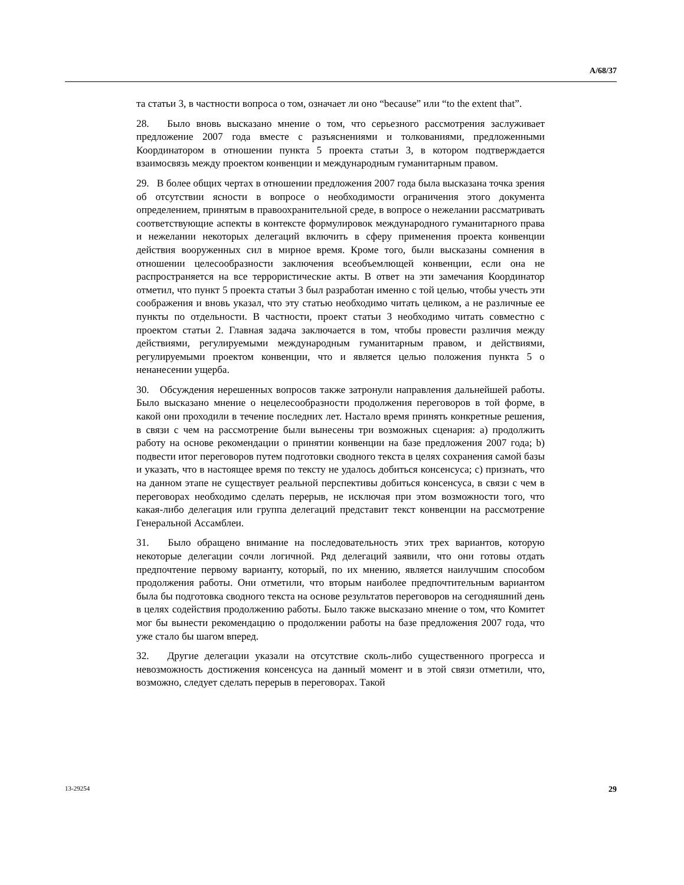A/68/37
та статьи 3, в частности вопроса о том, означает ли оно “because” или “to the extent that”.
28. Было вновь высказано мнение о том, что серьезного рассмотрения заслуживает предложение 2007 года вместе с разъяснениями и толкованиями, предложенными Координатором в отношении пункта 5 проекта статьи 3, в котором подтверждается взаимосвязь между проектом конвенции и международным гуманитарным правом.
29. В более общих чертах в отношении предложения 2007 года была высказана точка зрения об отсутствии ясности в вопросе о необходимости ограничения этого документа определением, принятым в правоохранительной среде, в вопросе о нежелании рассматривать соответствующие аспекты в контексте формулировок международного гуманитарного права и нежелании некоторых делегаций включить в сферу применения проекта конвенции действия вооруженных сил в мирное время. Кроме того, были высказаны сомнения в отношении целесообразности заключения всеобъемлющей конвенции, если она не распространяется на все террористические акты. В ответ на эти замечания Координатор отметил, что пункт 5 проекта статьи 3 был разработан именно с той целью, чтобы учесть эти соображения и вновь указал, что эту статью необходимо читать целиком, а не различные ее пункты по отдельности. В частности, проект статьи 3 необходимо читать совместно с проектом статьи 2. Главная задача заключается в том, чтобы провести различия между действиями, регулируемыми международным гуманитарным правом, и действиями, регулируемыми проектом конвенции, что и является целью положения пункта 5 о ненанесении ущерба.
30. Обсуждения нерешенных вопросов также затронули направления дальнейшей работы. Было высказано мнение о нецелесообразности продолжения переговоров в той форме, в какой они проходили в течение последних лет. Настало время принять конкретные решения, в связи с чем на рассмотрение были вынесены три возможных сценария: a) продолжить работу на основе рекомендации о принятии конвенции на базе предложения 2007 года; b) подвести итог переговоров путем подготовки сводного текста в целях сохранения самой базы и указать, что в настоящее время по тексту не удалось добиться консенсуса; c) признать, что на данном этапе не существует реальной перспективы добиться консенсуса, в связи с чем в переговорах необходимо сделать перерыв, не исключая при этом возможности того, что какая-либо делегация или группа делегаций представит текст конвенции на рассмотрение Генеральной Ассамблеи.
31. Было обращено внимание на последовательность этих трех вариантов, которую некоторые делегации сочли логичной. Ряд делегаций заявили, что они готовы отдать предпочтение первому варианту, который, по их мнению, является наилучшим способом продолжения работы. Они отметили, что вторым наиболее предпочтительным вариантом была бы подготовка сводного текста на основе результатов переговоров на сегодняшний день в целях содействия продолжению работы. Было также высказано мнение о том, что Комитет мог бы вынести рекомендацию о продолжении работы на базе предложения 2007 года, что уже стало бы шагом вперед.
32. Другие делегации указали на отсутствие сколь-либо существенного прогресса и невозможность достижения консенсуса на данный момент и в этой связи отметили, что, возможно, следует сделать перерыв в переговорах. Такой
13-29254 29